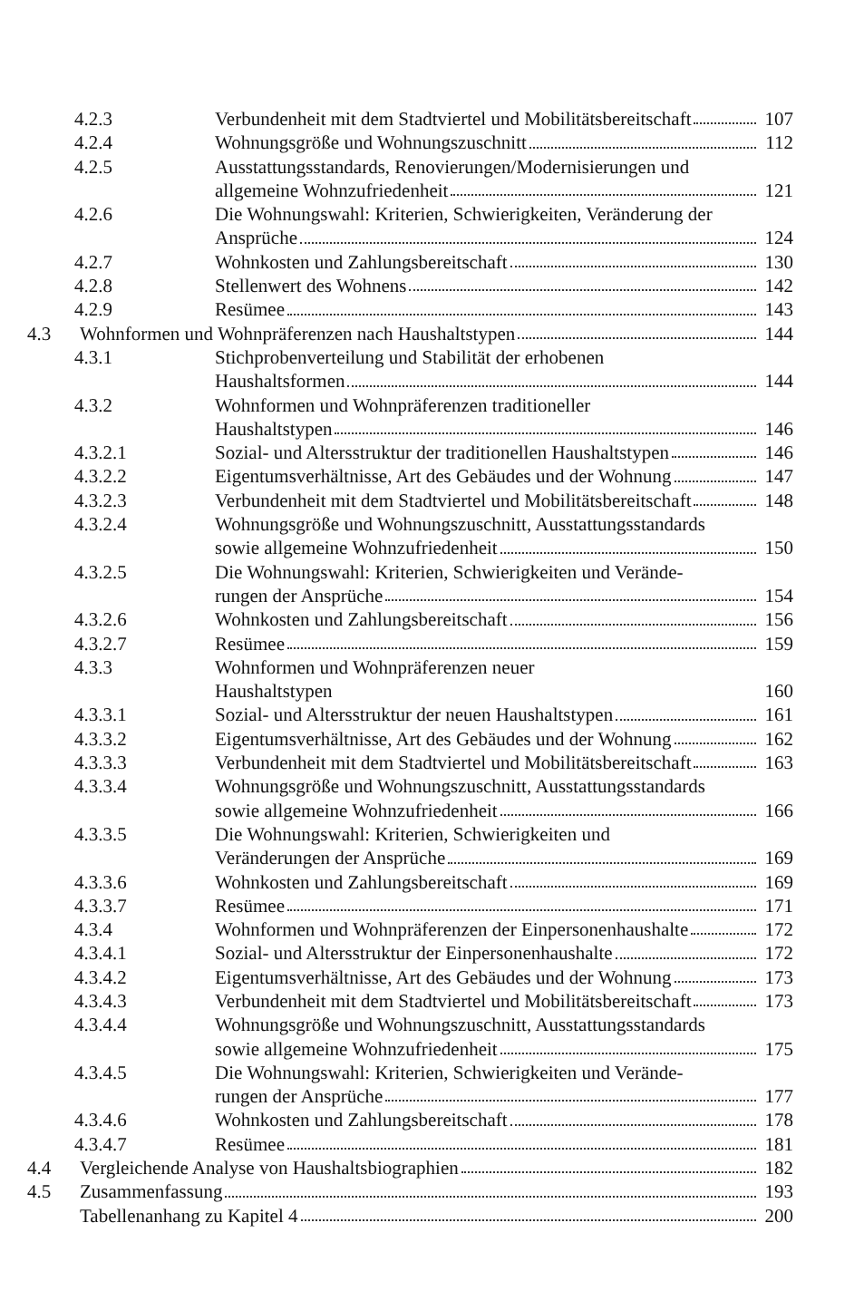4.2.3 Verbundenheit mit dem Stadtviertel und Mobilitätsbereitschaft 107
4.2.4 Wohnungsgröße und Wohnungszuschnitt 112
4.2.5 Ausstattungsstandards, Renovierungen/Modernisierungen und
allgemeine Wohnzufriedenheit 121
4.2.6 Die Wohnungswahl: Kriterien, Schwierigkeiten, Veränderung der
Ansprüche 124
4.2.7 Wohnkosten und Zahlungsbereitschaft 130
4.2.8 Stellenwert des Wohnens 142
4.2.9 Resümee 143
4.3 Wohnformen und Wohnpräferenzen nach Haushaltstypen 144
4.3.1 Stichprobenverteilung und Stabilität der erhobenen
Haushaltsformen 144
4.3.2 Wohnformen und Wohnpräferenzen traditioneller
Haushaltstypen 146
4.3.2.1 Sozial- und Altersstruktur der traditionellen Haushaltstypen 146
4.3.2.2 Eigentumsverhältnisse, Art des Gebäudes und der Wohnung 147
4.3.2.3 Verbundenheit mit dem Stadtviertel und Mobilitätsbereitschaft 148
4.3.2.4 Wohnungsgröße und Wohnungszuschnitt, Ausstattungsstandards
sowie allgemeine Wohnzufriedenheit 150
4.3.2.5 Die Wohnungswahl: Kriterien, Schwierigkeiten und Verände-
rungen der Ansprüche 154
4.3.2.6 Wohnkosten und Zahlungsbereitschaft 156
4.3.2.7 Resümee 159
4.3.3 Wohnformen und Wohnpräferenzen neuer
Haushaltstypen 160
4.3.3.1 Sozial- und Altersstruktur der neuen Haushaltstypen 161
4.3.3.2 Eigentumsverhältnisse, Art des Gebäudes und der Wohnung 162
4.3.3.3 Verbundenheit mit dem Stadtviertel und Mobilitätsbereitschaft 163
4.3.3.4 Wohnungsgröße und Wohnungszuschnitt, Ausstattungsstandards
sowie allgemeine Wohnzufriedenheit 166
4.3.3.5 Die Wohnungswahl: Kriterien, Schwierigkeiten und
Veränderungen der Ansprüche 169
4.3.3.6 Wohnkosten und Zahlungsbereitschaft 169
4.3.3.7 Resümee 171
4.3.4 Wohnformen und Wohnpräferenzen der Einpersonenhaushalte 172
4.3.4.1 Sozial- und Altersstruktur der Einpersonenhaushalte 172
4.3.4.2 Eigentumsverhältnisse, Art des Gebäudes und der Wohnung 173
4.3.4.3 Verbundenheit mit dem Stadtviertel und Mobilitätsbereitschaft 173
4.3.4.4 Wohnungsgröße und Wohnungszuschnitt, Ausstattungsstandards
sowie allgemeine Wohnzufriedenheit 175
4.3.4.5 Die Wohnungswahl: Kriterien, Schwierigkeiten und Verände-
rungen der Ansprüche 177
4.3.4.6 Wohnkosten und Zahlungsbereitschaft 178
4.3.4.7 Resümee 181
4.4 Vergleichende Analyse von Haushaltsbiographien 182
4.5 Zusammenfassung 193
Tabellenanhang zu Kapitel 4 200